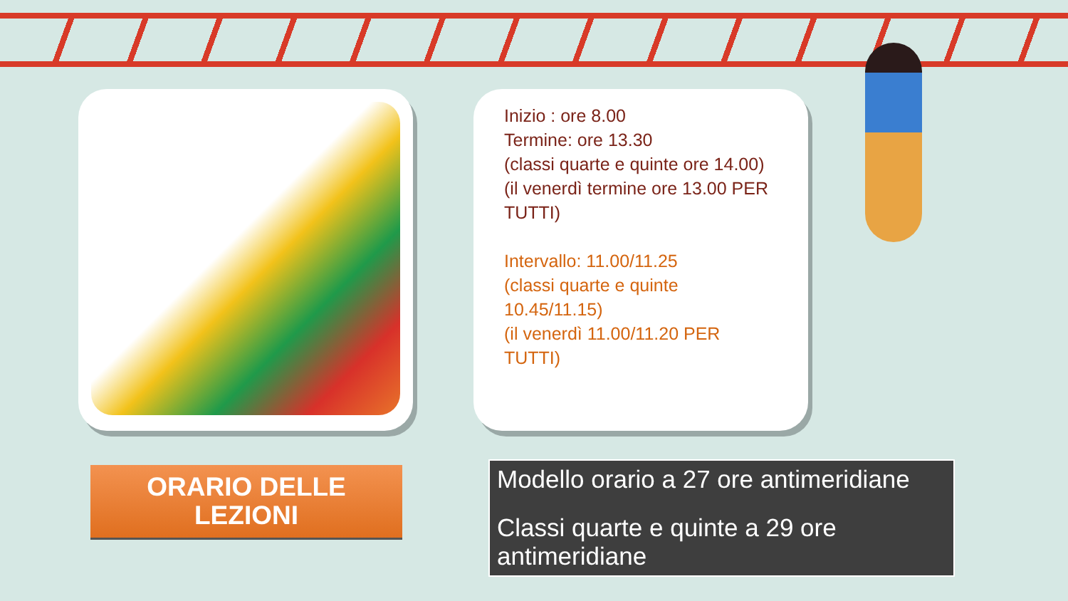Inizio : ore 8.00
Termine: ore 13.30
(classi quarte e quinte ore 14.00)
(il venerdì termine ore 13.00 PER TUTTI)
Intervallo: 11.00/11.25
(classi quarte e quinte
10.45/11.15)
(il venerdì 11.00/11.20 PER
TUTTI)
ORARIO DELLE
LEZIONI
Modello orario a 27 ore antimeridiane
Classi quarte e quinte a 29 ore antimeridiane